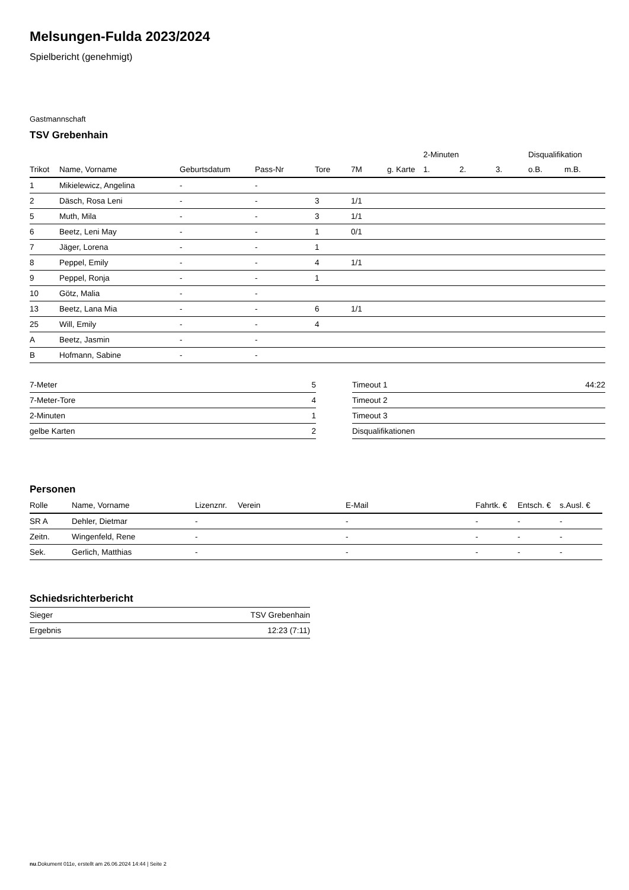Melsungen-Fulda 2023/2024
Spielbericht (genehmigt)
Gastmannschaft
TSV Grebenhain
| | | | | | | | 2-Minuten | | | Disqualifikation | |
| --- | --- | --- | --- | --- | --- | --- | --- | --- | --- | --- | --- |
| Trikot | Name, Vorname | Geburtsdatum | Pass-Nr | Tore | 7M | g. Karte | 1. | 2. | 3. | o.B. | m.B. |
| 1 | Mikielewicz, Angelina | - | - | | | | | | | | |
| 2 | Däsch, Rosa Leni | - | - | 3 | 1/1 | | | | | | |
| 5 | Muth, Mila | - | - | 3 | 1/1 | | | | | | |
| 6 | Beetz, Leni May | - | - | 1 | 0/1 | | | | | | |
| 7 | Jäger, Lorena | - | - | 1 | | | | | | | |
| 8 | Peppel, Emily | - | - | 4 | 1/1 | | | | | | |
| 9 | Peppel, Ronja | - | - | 1 | | | | | | | |
| 10 | Götz, Malia | - | - | | | | | | | | |
| 13 | Beetz, Lana Mia | - | - | 6 | 1/1 | | | | | | |
| 25 | Will, Emily | - | - | 4 | | | | | | | |
| A | Beetz, Jasmin | - | - | | | | | | | | |
| B | Hofmann, Sabine | - | - | | | | | | | | |
| 7-Meter | 5 |
| 7-Meter-Tore | 4 |
| 2-Minuten | 1 |
| gelbe Karten | 2 |
| Timeout 1 | 44:22 |
| Timeout 2 | |
| Timeout 3 | |
| Disqualifikationen | |
Personen
| Rolle | Name, Vorname | Lizenznr. | Verein | E-Mail | Fahrtk. € | Entsch. € | s.Ausl. € |
| --- | --- | --- | --- | --- | --- | --- | --- |
| SR A | Dehler, Dietmar | - | | - | - | - | - |
| Zeitn. | Wingenfeld, Rene | - | | - | - | - | - |
| Sek. | Gerlich, Matthias | - | | - | - | - | - |
Schiedsrichterbericht
| Sieger | TSV Grebenhain |
| Ergebnis | 12:23 (7:11) |
nu.Dokument 011e, erstellt am 26.06.2024 14:44 | Seite 2